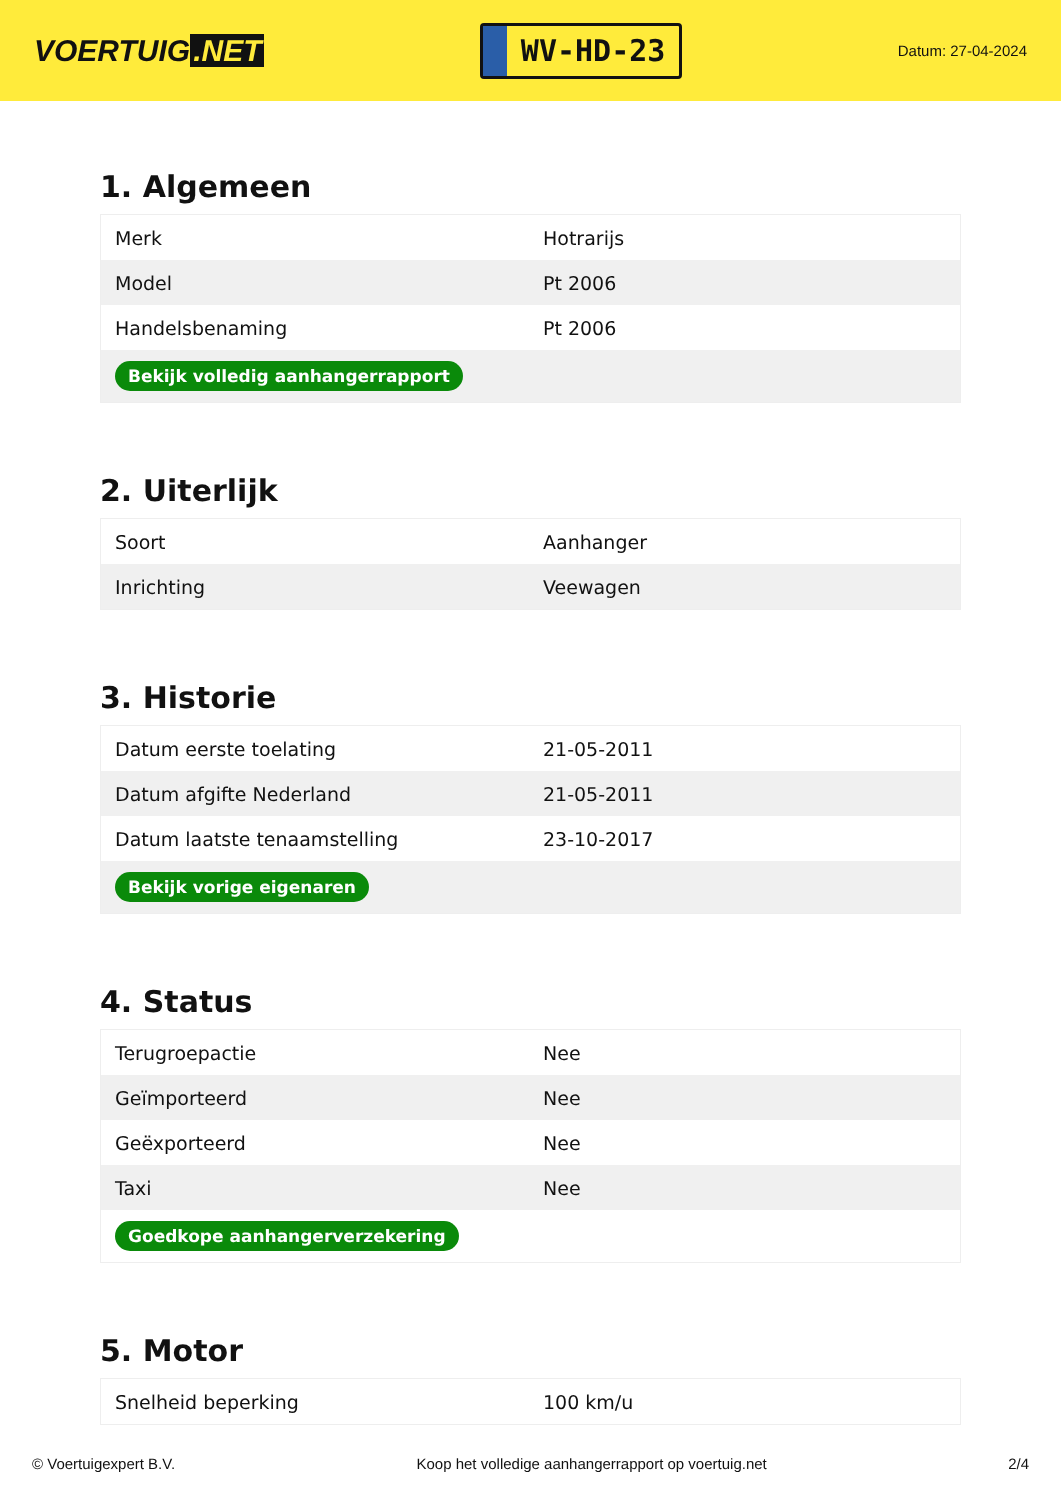VOERTUIG.NET
WV-HD-23
Datum: 27-04-2024
1. Algemeen
| Merk | Hotrarijs |
| Model | Pt 2006 |
| Handelsbenaming | Pt 2006 |
| Bekijk volledig aanhangerrapport | |
2. Uiterlijk
| Soort | Aanhanger |
| Inrichting | Veewagen |
3. Historie
| Datum eerste toelating | 21-05-2011 |
| Datum afgifte Nederland | 21-05-2011 |
| Datum laatste tenaamstelling | 23-10-2017 |
| Bekijk vorige eigenaren | |
4. Status
| Terugroepactie | Nee |
| Geïmporteerd | Nee |
| Geëxporteerd | Nee |
| Taxi | Nee |
| Goedkope aanhangerverzekering | |
5. Motor
| Snelheid beperking | 100 km/u |
© Voertuigexpert B.V. Koop het volledige aanhangerrapport op voertuig.net 2/4